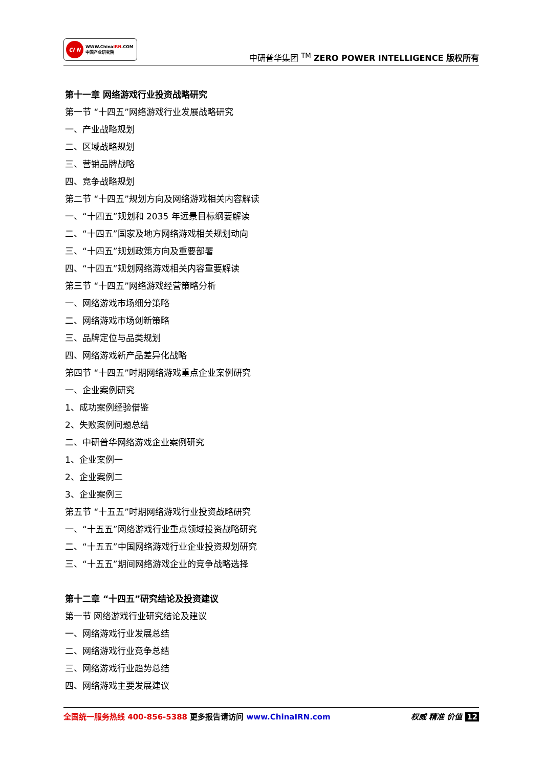CI N
WWW.ChinaIRN.COM
中国产业研究院
中研普华集团 <sup>TM</sup> ZERO POWER INTELLIGENCE 版权所有
第十一章 网络游戏行业投资战略研究
第一节 “十四五”网络游戏行业发展战略研究
一、产业战略规划
二、区域战略规划
三、营销品牌战略
四、竞争战略规划
第二节 “十四五”规划方向及网络游戏相关内容解读
一、“十四五”规划和 2035 年远景目标纲要解读
二、“十四五”国家及地方网络游戏相关规划动向
三、“十四五”规划政策方向及重要部署
四、“十四五”规划网络游戏相关内容重要解读
第三节 “十四五”网络游戏经营策略分析
一、网络游戏市场细分策略
二、网络游戏市场创新策略
三、品牌定位与品类规划
四、网络游戏新产品差异化战略
第四节 “十四五”时期网络游戏重点企业案例研究
一、企业案例研究
1、成功案例经验借鉴
2、失败案例问题总结
二、中研普华网络游戏企业案例研究
1、企业案例一
2、企业案例二
3、企业案例三
第五节 “十五五”时期网络游戏行业投资战略研究
一、“十五五”网络游戏行业重点领域投资战略研究
二、“十五五”中国网络游戏行业企业投资规划研究
三、“十五五”期间网络游戏企业的竞争战略选择
第十二章 “十四五”研究结论及投资建议
第一节 网络游戏行业研究结论及建议
一、网络游戏行业发展总结
二、网络游戏行业竞争总结
三、网络游戏行业趋势总结
四、网络游戏主要发展建议
全国统一服务热线 400-856-5388 更多报告请访问 www.ChinaIRN.com
权威 精准 价值 12